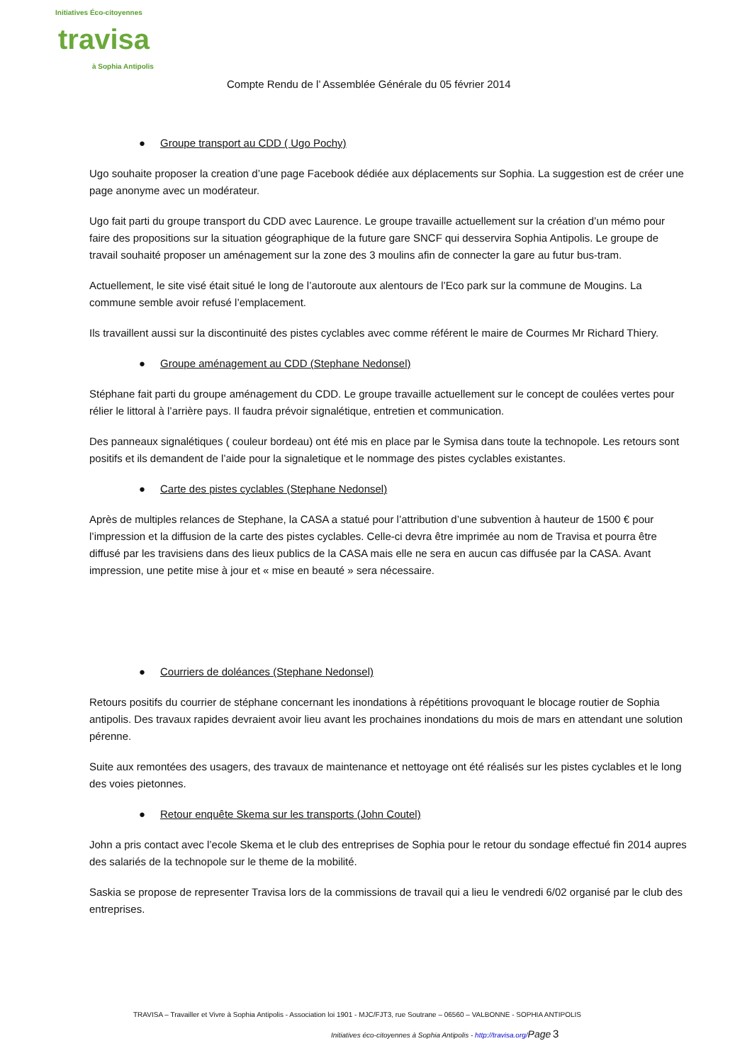Initiatives Éco-citoyennes
travisa
à Sophia Antipolis
Compte Rendu de l’ Assemblée Générale du 05 février 2014
● Groupe transport au CDD ( Ugo Pochy)
Ugo souhaite proposer la creation d’une page Facebook dédiée aux déplacements sur Sophia. La suggestion est de créer une page anonyme avec un modérateur.
Ugo fait parti du groupe transport du CDD avec Laurence. Le groupe travaille actuellement sur la création d’un mémo pour faire des propositions sur la situation géographique de la future gare SNCF qui desservira Sophia Antipolis. Le groupe de travail souhaité proposer un aménagement sur la zone des 3 moulins afin de connecter la gare au futur bus-tram.
Actuellement, le site visé était situé le long de l’autoroute aux alentours de l’Eco park sur la commune de Mougins. La commune semble avoir refusé l’emplacement.
Ils travaillent aussi sur la discontinuité des pistes cyclables avec comme référent le maire de Courmes Mr Richard Thiery.
● Groupe aménagement au CDD (Stephane Nedonsel)
Stéphane fait parti du groupe aménagement du CDD. Le groupe travaille actuellement sur le concept de coulées vertes pour rélier le littoral à l’arrière pays. Il faudra prévoir signalétique, entretien et communication.
Des panneaux signalétiques ( couleur bordeau) ont été mis en place par le Symisa dans toute la technopole. Les retours sont positifs et ils demandent de l’aide pour la signaletique et le nommage des pistes cyclables existantes.
● Carte des pistes cyclables (Stephane Nedonsel)
Après de multiples relances de Stephane, la CASA a statué pour l’attribution d’une subvention à hauteur de 1500 € pour l’impression et la diffusion de la carte des pistes cyclables. Celle-ci devra être imprimée au nom de Travisa et pourra être diffusé par les travisiens dans des lieux publics de la CASA mais elle ne sera en aucun cas diffusée par la CASA. Avant impression, une petite mise à jour et « mise en beauté » sera nécessaire.
● Courriers de doléances (Stephane Nedonsel)
Retours positifs du courrier de stéphane concernant les inondations à répétitions provoquant le blocage routier de Sophia antipolis. Des travaux rapides devraient avoir lieu avant les prochaines inondations du mois de mars en attendant une solution pérenne.
Suite aux remontées des usagers, des travaux de maintenance et nettoyage ont été réalisés sur les pistes cyclables et le long des voies pietonnes.
● Retour enquête Skema sur les transports (John Coutel)
John a pris contact avec l’ecole Skema et le club des entreprises de Sophia pour le retour du sondage effectué fin 2014 aupres des salariés de la technopole sur le theme de la mobilité.
Saskia se propose de representer Travisa lors de la commissions de travail qui a lieu le vendredi 6/02 organisé par le club des entreprises.
TRAVISA – Travailler et Vivre à Sophia Antipolis - Association loi 1901 - MJC/FJT3, rue Soutrane – 06560 – VALBONNE - SOPHIA ANTIPOLIS
Initiatives éco-citoyennes à Sophia Antipolis - http://travisa.org/Page 3